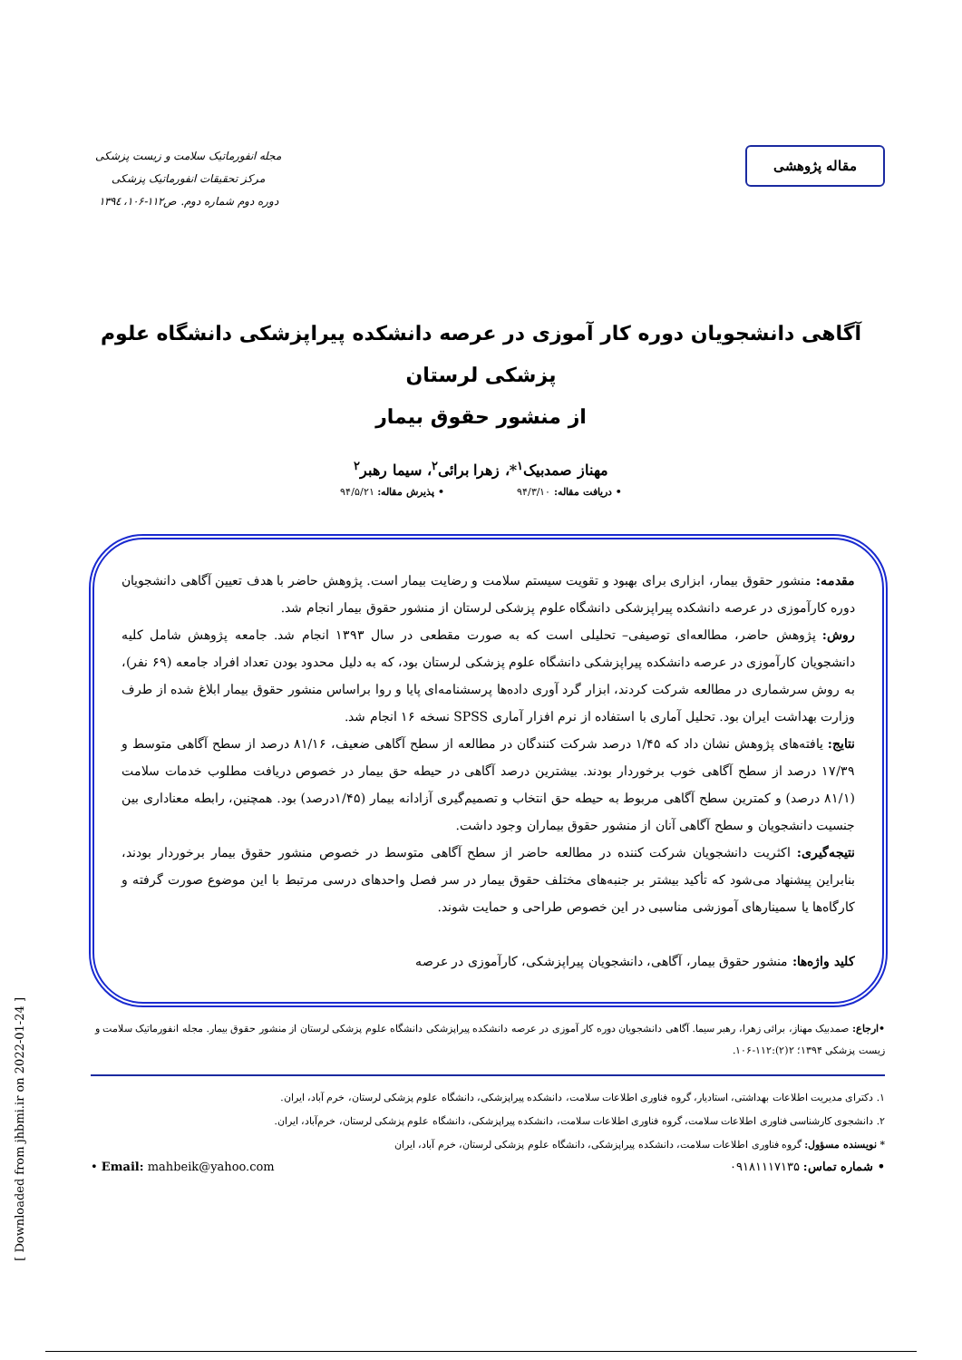مقاله پژوهشی
مجله انفورماتیک سلامت و زیست پزشکی
مرکز تحقیقات انفورماتیک پزشکی
دوره دوم شماره دوم. ص۱۱۲-۱۰۶، ۱۳۹٤
آگاهی دانشجویان دوره کار آموزی در عرصه دانشکده پیراپزشکی دانشگاه علوم پزشکی لرستان
از منشور حقوق بیمار
مهناز صمدبیک<sup>۱</sup>*، زهرا برائی<sup>۲</sup>، سیما رهبر<sup>۲</sup>
• دریافت مقاله: ۹۴/۳/۱۰ • پذیرش مقاله: ۹۴/۵/۲۱
مقدمه: منشور حقوق بیمار، ابزاری برای بهبود و تقویت سیستم سلامت و رضایت بیمار است. پژوهش حاضر با هدف تعیین آگاهی دانشجویان دوره کارآموزی در عرصه دانشکده پیراپزشکی دانشگاه علوم پزشکی لرستان از منشور حقوق بیمار انجام شد.
روش: پژوهش حاضر، مطالعه‌ای توصیفی– تحلیلی است که به صورت مقطعی در سال ۱۳۹۳ انجام شد. جامعه پژوهش شامل کلیه دانشجویان کارآموزی در عرصه دانشکده پیراپزشکی دانشگاه علوم پزشکی لرستان بود، که به دلیل محدود بودن تعداد افراد جامعه (۶۹ نفر)، به روش سرشماری در مطالعه شرکت کردند، ابزار گرد آوری داده‌ها پرسشنامه‌ای پایا و روا براساس منشور حقوق بیمار ابلاغ شده از طرف وزارت بهداشت ایران بود. تحلیل آماری با استفاده از نرم افزار آماری SPSS نسخه ۱۶ انجام شد.
نتایج: یافته‌های پژوهش نشان داد که ۱/۴۵ درصد شرکت کنندگان در مطالعه از سطح آگاهی ضعیف، ۸۱/۱۶ درصد از سطح آگاهی متوسط و ۱۷/۳۹ درصد از سطح آگاهی خوب برخوردار بودند. بیشترین درصد آگاهی در حیطه حق بیمار در خصوص دریافت مطلوب خدمات سلامت (۸۱/۱ درصد) و کمترین سطح آگاهی مربوط به حیطه حق انتخاب و تصمیم‌گیری آزادانه بیمار (۱/۴۵درصد) بود. همچنین، رابطه معناداری بین جنسیت دانشجویان و سطح آگاهی آنان از منشور حقوق بیماران وجود داشت.
نتیجه‌گیری: اکثریت دانشجویان شرکت کننده در مطالعه حاضر از سطح آگاهی متوسط در خصوص منشور حقوق بیمار برخوردار بودند، بنابراین پیشنهاد می‌شود که تأکید بیشتر بر جنبه‌های مختلف حقوق بیمار در سر فصل واحدهای درسی مرتبط با این موضوع صورت گرفته و کارگاه‌ها یا سمینارهای آموزشی مناسبی در این خصوص طراحی و حمایت شوند.
کلید واژه‌ها: منشور حقوق بیمار، آگاهی، دانشجویان پیراپزشکی، کارآموزی در عرصه
•ارجاع: صمدبیک مهناز، برائی زهرا، رهبر سیما. آگاهی دانشجویان دوره کار آموزی در عرصه دانشکده پیراپزشکی دانشگاه علوم پزشکی لرستان از منشور حقوق بیمار. مجله انفورماتیک سلامت و زیست پزشکی ۱۳۹۴؛ ۲(۲):۱۱۲-۱۰۶.
۱. دکترای مدیریت اطلاعات بهداشتی، استادیار، گروه فناوری اطلاعات سلامت، دانشکده پیراپزشکی، دانشگاه علوم پزشکی لرستان، خرم آباد، ایران.
۲. دانشجوی کارشناسی فناوری اطلاعات سلامت، گروه فناوری اطلاعات سلامت، دانشکده پیراپزشکی، دانشگاه علوم پزشکی لرستان، خرم‌آباد، ایران.
* نویسنده مسؤول: گروه فناوری اطلاعات سلامت، دانشکده پیراپزشکی، دانشگاه علوم پزشکی لرستان، خرم آباد، ایران
• شماره تماس: ۰۹۱۸۱۱۱۷۱۳۵ • Email: mahbeik@yahoo.com
[ Downloaded from jhbmi.ir on 2022-01-24 ]